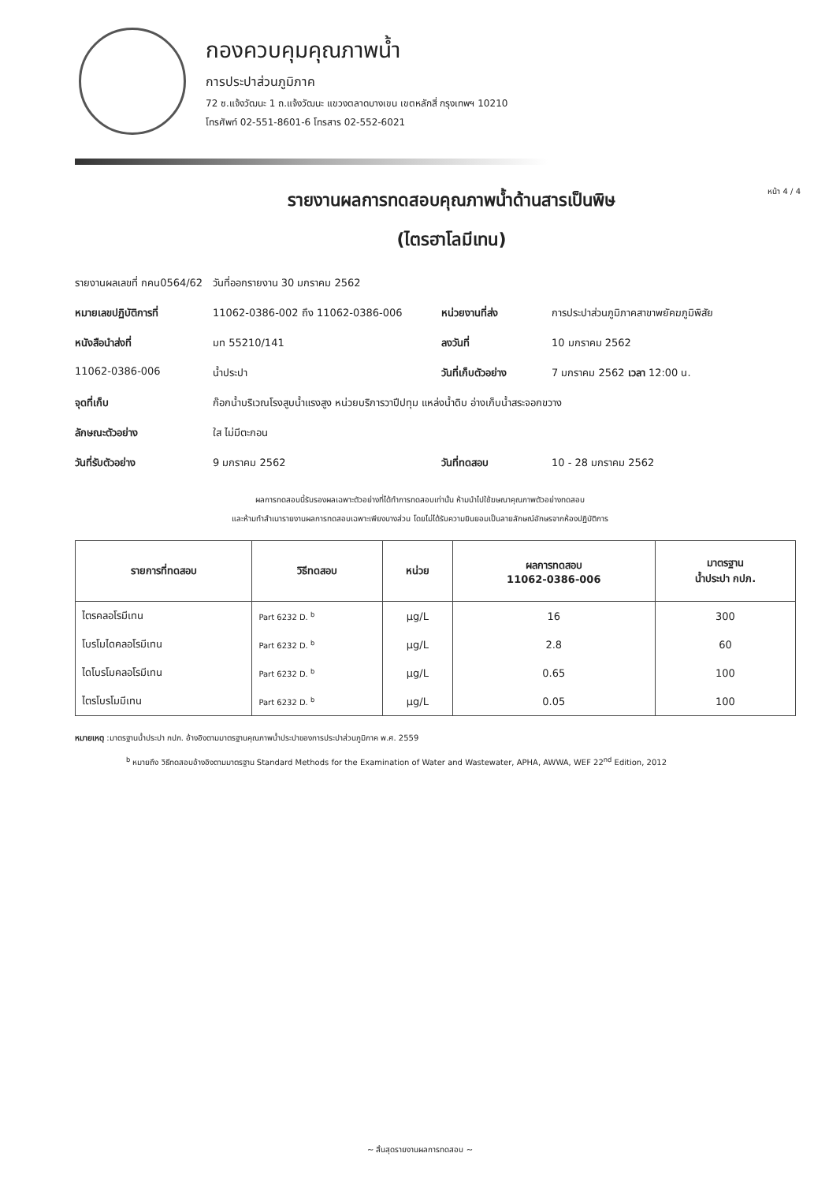กองควบคุมคุณภาพน้ำ
การประปาส่วนภูมิภาค
72 ซ.แจ้งวัฒนะ 1 ถ.แจ้งวัฒนะ แขวงตลาดบางเขน เขตหลักสี่ กรุงเทพฯ 10210
โทรศัพท์ 02-551-8601-6 โทรสาร 02-552-6021
หน้า 4 / 4
รายงานผลการทดสอบคุณภาพน้ำด้านสารเป็นพิษ
(ไตรฮาโลมีเทน)
รายงานผลเลขที่ กคน0564/62 วันที่ออกรายงาน 30 มกราคม 2562
หมายเลขปฏิบัติการที่
11062-0386-002 ถึง 11062-0386-006
หน่วยงานที่ส่ง
การประปาส่วนภูมิภาคสาขาพยัคฆภูมิพิสัย
หนังสือนำส่งที่
มท 55210/141
ลงวันที่
10 มกราคม 2562
11062-0386-006
น้ำประปา
วันที่เก็บตัวอย่าง
7 มกราคม 2562 เวลา 12:00 น.
จุดที่เก็บ
ก๊อกน้ำบริเวณโรงสูบน้ำแรงสูง หน่วยบริการวาปีปทุม แหล่งน้ำดิบ อ่างเก็บน้ำสระจอกขวาง
ลักษณะตัวอย่าง
ใส ไม่มีตะกอน
วันที่รับตัวอย่าง
9 มกราคม 2562
วันที่ทดสอบ
10 - 28 มกราคม 2562
ผลการทดสอบนี้รับรองผลเฉพาะตัวอย่างที่ได้ทำการทดสอบเท่านั้น ห้ามนำไปใช้ฆษณาคุณภาพตัวอย่างทดสอบ
และห้ามทำสำเนารายงานผลการทดสอบเฉพาะเพียงบางส่วน โดยไม่ได้รับความยินยอมเป็นลายลักษณ์อักษรจากห้องปฏิบัติการ
| รายการที่ทดสอบ | วิธีทดสอบ | หน่วย | ผลการทดสอบ 11062-0386-006 | มาตรฐาน น้ำประปา กปภ. |
| --- | --- | --- | --- | --- |
| ไตรคลอโรมีเทน | Part 6232 D. <sup>b</sup> | µg/L | 16 | 300 |
| โบรโมไดคลอโรมีเทน | Part 6232 D. <sup>b</sup> | µg/L | 2.8 | 60 |
| ไดโบรโมคลอโรมีเทน | Part 6232 D. <sup>b</sup> | µg/L | 0.65 | 100 |
| ไตรโบรโมมีเทน | Part 6232 D. <sup>b</sup> | µg/L | 0.05 | 100 |
หมายเหตุ :มาตรฐานน้ำประปา กปภ. อ้างอิงตามมาตรฐานคุณภาพน้ำประปาของการประปาส่วนภูมิภาค พ.ศ. 2559
<sup>b</sup> หมายถึง วิธีทดสอบอ้างอิงตามมาตรฐาน Standard Methods for the Examination of Water and Wastewater, APHA, AWWA, WEF 22<sup>nd</sup> Edition, 2012
~ สิ้นสุดรายงานผลการทดสอบ ~